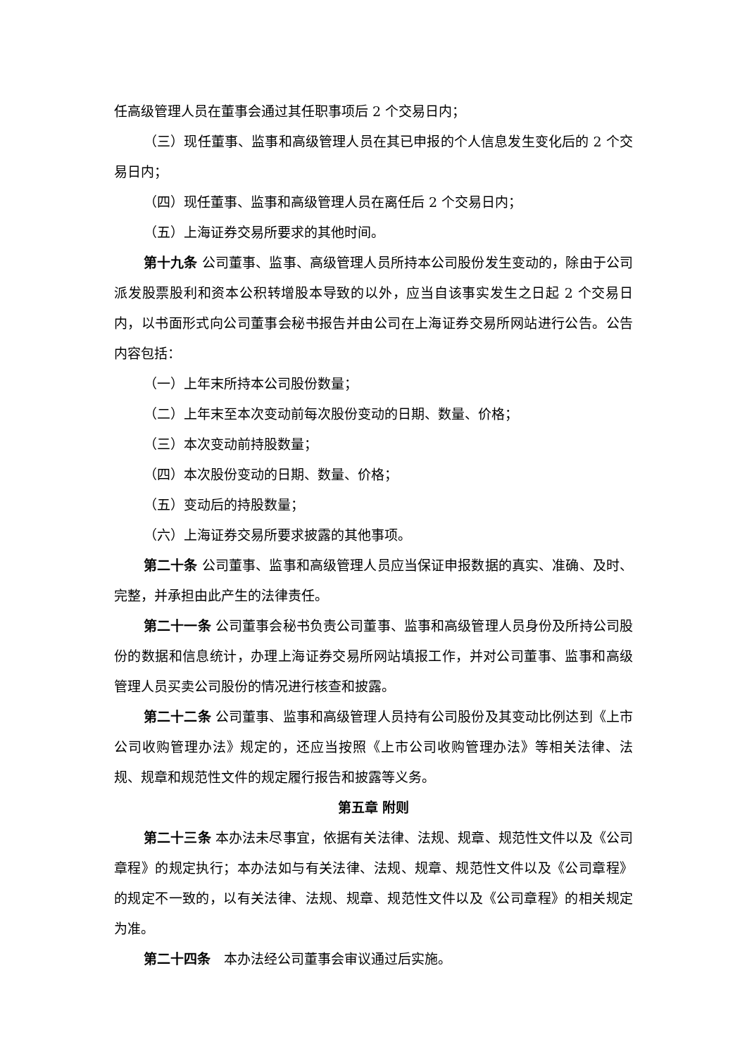任高级管理人员在董事会通过其任职事项后 2 个交易日内；
（三）现任董事、监事和高级管理人员在其已申报的个人信息发生变化后的 2 个交易日内；
（四）现任董事、监事和高级管理人员在离任后 2 个交易日内；
（五）上海证券交易所要求的其他时间。
第十九条 公司董事、监事、高级管理人员所持本公司股份发生变动的，除由于公司派发股票股利和资本公积转增股本导致的以外，应当自该事实发生之日起 2 个交易日内，以书面形式向公司董事会秘书报告并由公司在上海证券交易所网站进行公告。公告内容包括：
（一）上年末所持本公司股份数量；
（二）上年末至本次变动前每次股份变动的日期、数量、价格；
（三）本次变动前持股数量；
（四）本次股份变动的日期、数量、价格；
（五）变动后的持股数量；
（六）上海证券交易所要求披露的其他事项。
第二十条 公司董事、监事和高级管理人员应当保证申报数据的真实、准确、及时、完整，并承担由此产生的法律责任。
第二十一条 公司董事会秘书负责公司董事、监事和高级管理人员身份及所持公司股份的数据和信息统计，办理上海证券交易所网站填报工作，并对公司董事、监事和高级管理人员买卖公司股份的情况进行核查和披露。
第二十二条 公司董事、监事和高级管理人员持有公司股份及其变动比例达到《上市公司收购管理办法》规定的，还应当按照《上市公司收购管理办法》等相关法律、法规、规章和规范性文件的规定履行报告和披露等义务。
第五章 附则
第二十三条 本办法未尽事宜，依据有关法律、法规、规章、规范性文件以及《公司章程》的规定执行；本办法如与有关法律、法规、规章、规范性文件以及《公司章程》的规定不一致的，以有关法律、法规、规章、规范性文件以及《公司章程》的相关规定为准。
第二十四条　本办法经公司董事会审议通过后实施。